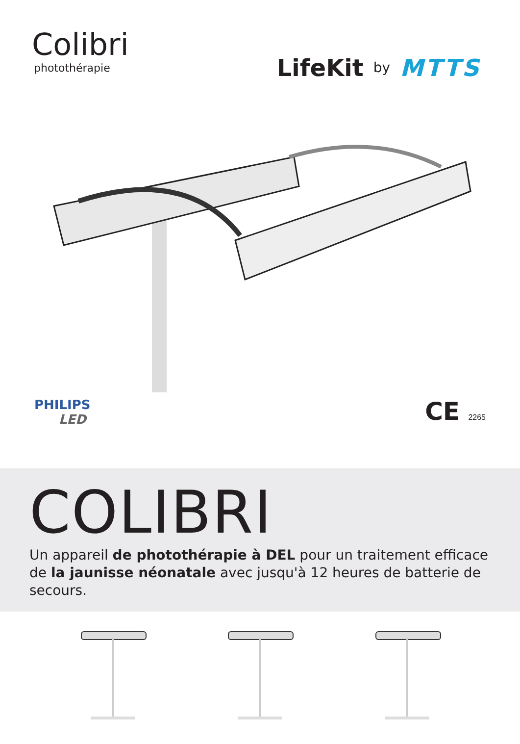Colibri
photothérapie
LifeKit by MTTS
PHILIPS
LED
CE 2265
COLIBRI
Un appareil de photothérapie à DEL pour un traitement efficace de la jaunisse néonatale avec jusqu'à 12 heures de batterie de secours.